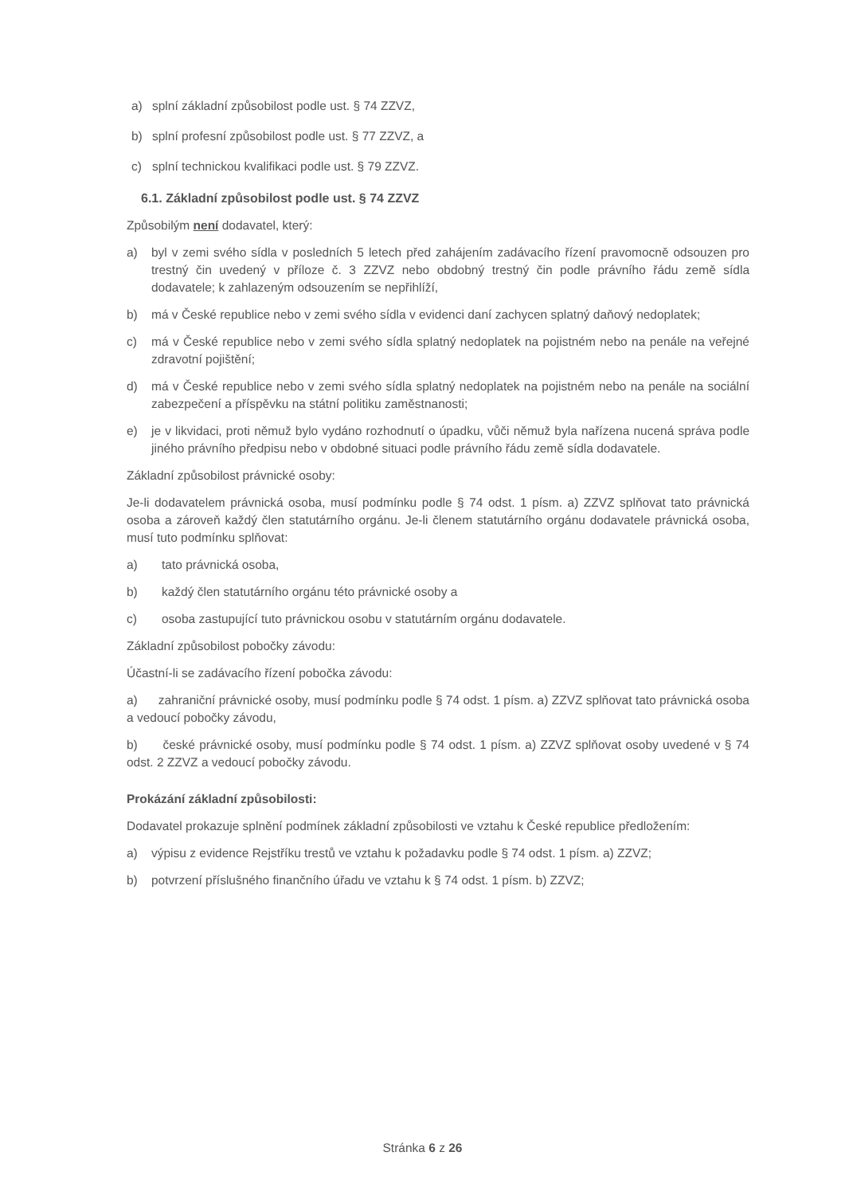a) splní základní způsobilost podle ust. § 74 ZZVZ,
b) splní profesní způsobilost podle ust. § 77 ZZVZ, a
c) splní technickou kvalifikaci podle ust. § 79 ZZVZ.
6.1. Základní způsobilost podle ust. § 74 ZZVZ
Způsobilým není dodavatel, který:
a) byl v zemi svého sídla v posledních 5 letech před zahájením zadávacího řízení pravomocně odsouzen pro trestný čin uvedený v příloze č. 3 ZZVZ nebo obdobný trestný čin podle právního řádu země sídla dodavatele; k zahlazeným odsouzením se nepřihlíží,
b) má v České republice nebo v zemi svého sídla v evidenci daní zachycen splatný daňový nedoplatek;
c) má v České republice nebo v zemi svého sídla splatný nedoplatek na pojistném nebo na penále na veřejné zdravotní pojištění;
d) má v České republice nebo v zemi svého sídla splatný nedoplatek na pojistném nebo na penále na sociální zabezpečení a příspěvku na státní politiku zaměstnanosti;
e) je v likvidaci, proti němuž bylo vydáno rozhodnutí o úpadku, vůči němuž byla nařízena nucená správa podle jiného právního předpisu nebo v obdobné situaci podle právního řádu země sídla dodavatele.
Základní způsobilost právnické osoby:
Je-li dodavatelem právnická osoba, musí podmínku podle § 74 odst. 1 písm. a) ZZVZ splňovat tato právnická osoba a zároveň každý člen statutárního orgánu. Je-li členem statutárního orgánu dodavatele právnická osoba, musí tuto podmínku splňovat:
a) tato právnická osoba,
b) každý člen statutárního orgánu této právnické osoby a
c) osoba zastupující tuto právnickou osobu v statutárním orgánu dodavatele.
Základní způsobilost pobočky závodu:
Účastní-li se zadávacího řízení pobočka závodu:
a) zahraniční právnické osoby, musí podmínku podle § 74 odst. 1 písm. a) ZZVZ splňovat tato právnická osoba a vedoucí pobočky závodu,
b) české právnické osoby, musí podmínku podle § 74 odst. 1 písm. a) ZZVZ splňovat osoby uvedené v § 74 odst. 2 ZZVZ a vedoucí pobočky závodu.
Prokázání základní způsobilosti:
Dodavatel prokazuje splnění podmínek základní způsobilosti ve vztahu k České republice předložením:
a) výpisu z evidence Rejstříku trestů ve vztahu k požadavku podle § 74 odst. 1 písm. a) ZZVZ;
b) potvrzení příslušného finančního úřadu ve vztahu k § 74 odst. 1 písm. b) ZZVZ;
Stránka 6 z 26